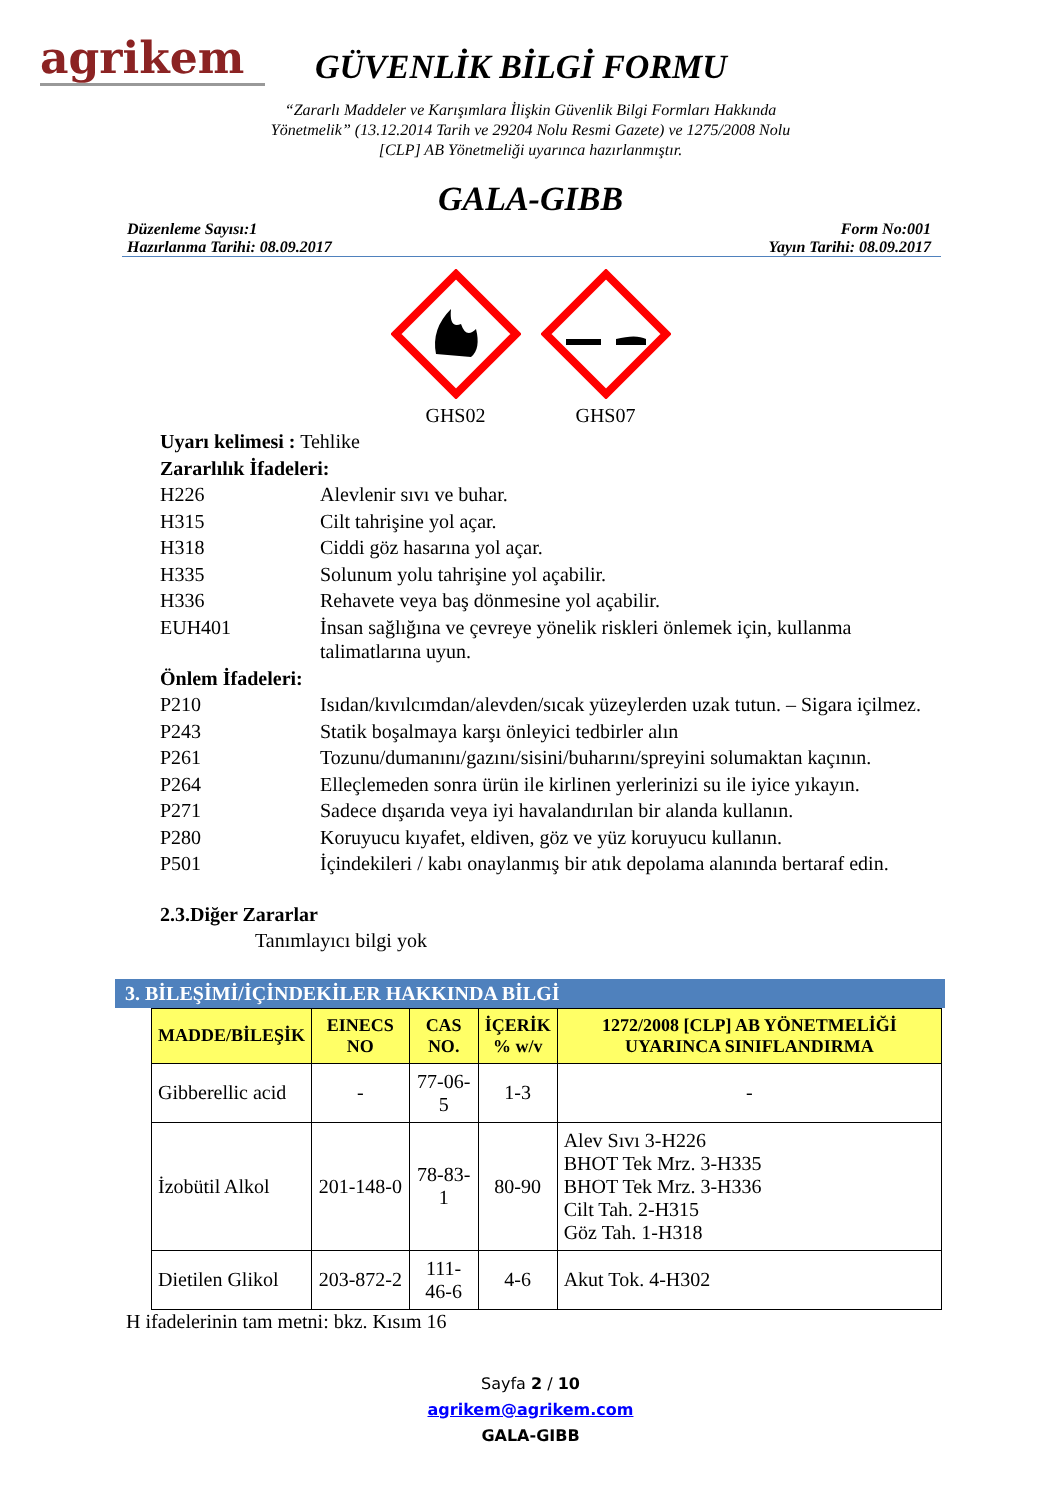agrikem
GÜVENLİK BİLGİ FORMU
“Zararlı Maddeler ve Karışımlara İlişkin Güvenlik Bilgi Formları Hakkında
Yönetmelik” (13.12.2014 Tarih ve 29204 Nolu Resmi Gazete) ve 1275/2008 Nolu
[CLP] AB Yönetmeliği uyarınca hazırlanmıştır.
GALA-GIBB
Düzenleme Sayısı:1
Hazırlanma Tarihi: 08.09.2017
Form No:001
Yayın Tarihi: 08.09.2017
GHS02
GHS07
| Uyarı kelimesi : Tehlike | |
| Zararlılık İfadeleri: | |
| H226 | Alevlenir sıvı ve buhar. |
| H315 | Cilt tahrişine yol açar. |
| H318 | Ciddi göz hasarına yol açar. |
| H335 | Solunum yolu tahrişine yol açabilir. |
| H336 | Rehavete veya baş dönmesine yol açabilir. |
| EUH401 | İnsan sağlığına ve çevreye yönelik riskleri önlemek için, kullanma talimatlarına uyun. |
| Önlem İfadeleri: | |
| P210 | Isıdan/kıvılcımdan/alevden/sıcak yüzeylerden uzak tutun. – Sigara içilmez. |
| P243 | Statik boşalmaya karşı önleyici tedbirler alın |
| P261 | Tozunu/dumanını/gazını/sisini/buharını/spreyini solumaktan kaçının. |
| P264 | Elleçlemeden sonra ürün ile kirlinen yerlerinizi su ile iyice yıkayın. |
| P271 | Sadece dışarıda veya iyi havalandırılan bir alanda kullanın. |
| P280 | Koruyucu kıyafet, eldiven, göz ve yüz koruyucu kullanın. |
| P501 | İçindekileri / kabı onaylanmış bir atık depolama alanında bertaraf edin. |
| 2.3.Diğer Zararlar | |
| Tanımlayıcı bilgi yok | |
3. BİLEŞİMİ/İÇİNDEKİLER HAKKINDA BİLGİ
| MADDE/BİLEŞİK | EINECS NO | CAS NO. | İÇERİK % w/v | 1272/2008 [CLP] AB YÖNETMELİĞİ UYARINCA SINIFLANDIRMA |
| --- | --- | --- | --- | --- |
| Gibberellic acid | - | 77-06-5 | 1-3 | - |
| İzobütil Alkol | 201-148-0 | 78-83-1 | 80-90 | Alev Sıvı 3-H226 BHOT Tek Mrz. 3-H335 BHOT Tek Mrz. 3-H336 Cilt Tah. 2-H315 Göz Tah. 1-H318 |
| Dietilen Glikol | 203-872-2 | 111-46-6 | 4-6 | Akut Tok. 4-H302 |
H ifadelerinin tam metni: bkz. Kısım 16
Sayfa 2 / 10
agrikem@agrikem.com
GALA-GIBB